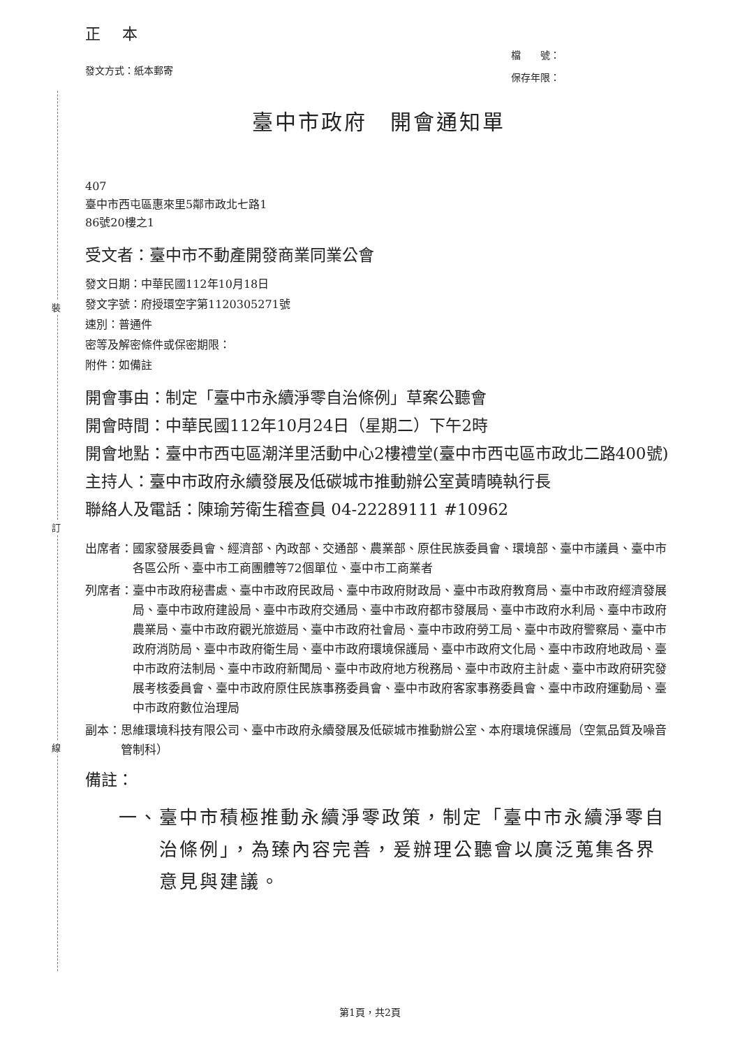裝
訂
線
正 本
發文方式：紙本郵寄
檔　　號：
保存年限：
臺中市政府　開會通知單
407
臺中市西屯區惠來里5鄰市政北七路1
86號20樓之1
受文者： 臺中市不動產開發商業同業公會
發文日期：中華民國112年10月18日
發文字號：府授環空字第1120305271號
速別：普通件
密等及解密條件或保密期限：
附件：如備註
開會事由：制定「臺中市永續淨零自治條例」草案公聽會
開會時間：中華民國112年10月24日（星期二）下午2時
開會地點： 臺中市西屯區潮洋里活動中心2樓禮堂(臺中市西屯區市政北二路400號)
主持人：臺中市政府永續發展及低碳城市推動辦公室黃晴曉執行長
聯絡人及電話：陳瑜芳衛生稽查員 04-22289111 #10962
出席者： 國家發展委員會、經濟部、內政部、交通部、農業部、原住民族委員會、環境部、臺中市議員、臺中市各區公所、臺中市工商團體等72個單位、臺中市工商業者
列席者： 臺中市政府秘書處、臺中市政府民政局、臺中市政府財政局、臺中市政府教育局、臺中市政府經濟發展局、臺中市政府建設局、臺中市政府交通局、臺中市政府都市發展局、臺中市政府水利局、臺中市政府農業局、臺中市政府觀光旅遊局、臺中市政府社會局、臺中市政府勞工局、臺中市政府警察局、臺中市政府消防局、臺中市政府衛生局、臺中市政府環境保護局、臺中市政府文化局、臺中市政府地政局、臺中市政府法制局、臺中市政府新聞局、臺中市政府地方稅務局、臺中市政府主計處、臺中市政府研究發展考核委員會、臺中市政府原住民族事務委員會、臺中市政府客家事務委員會、臺中市政府運動局、臺中市政府數位治理局
副本： 思維環境科技有限公司、臺中市政府永續發展及低碳城市推動辦公室、本府環境保護局（空氣品質及噪音管制科）
備註：
一、 臺中市積極推動永續淨零政策，制定「臺中市永續淨零自治條例」，為臻內容完善，爰辦理公聽會以廣泛蒐集各界意見與建議。
第1頁，共2頁